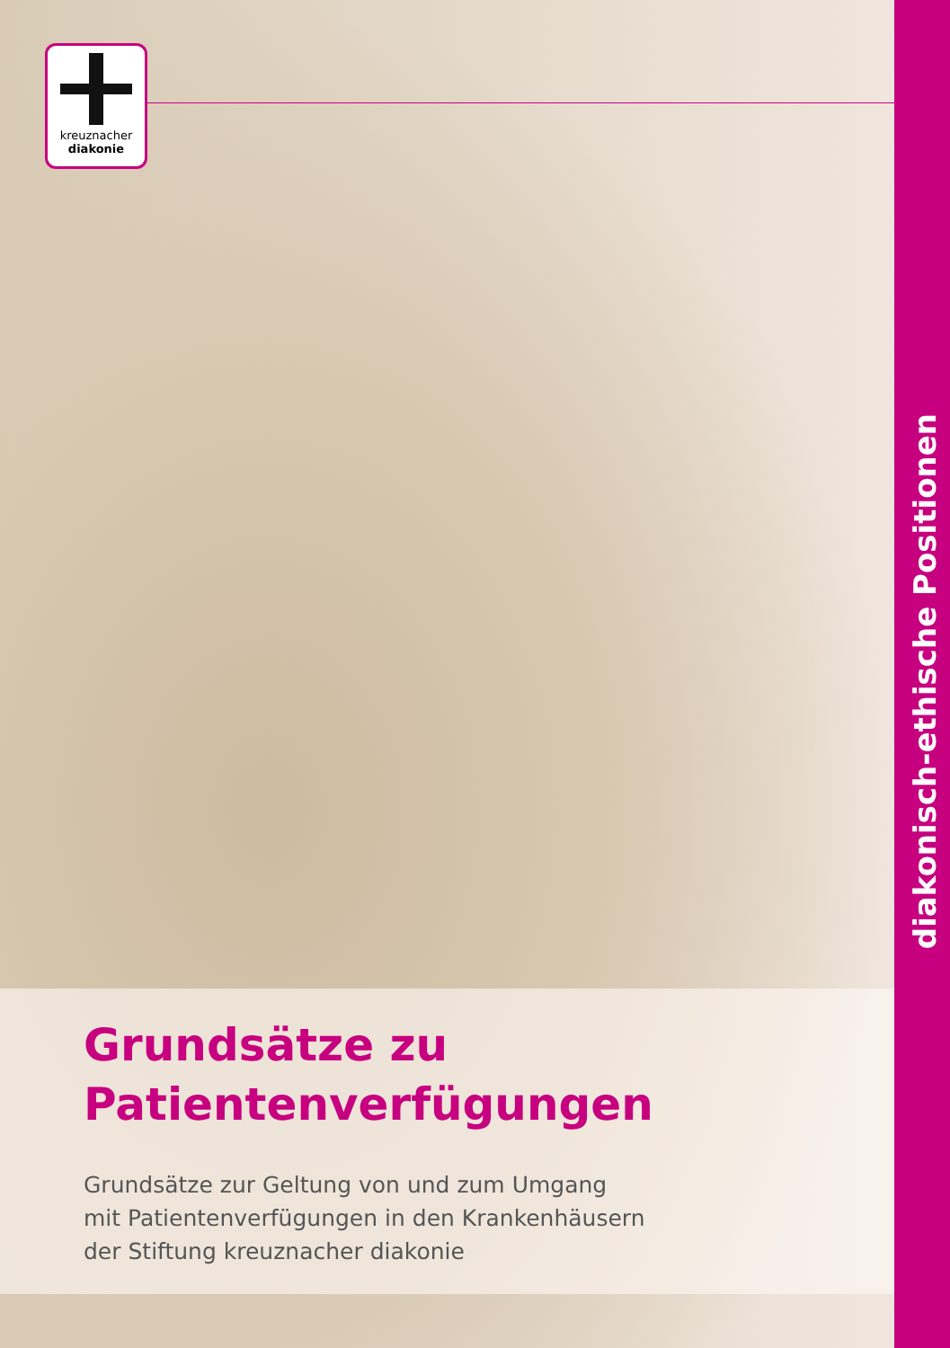kreuznacher
diakonie
diakonisch-ethische Positionen
Grundsätze zu
Patientenverfügungen
Grundsätze zur Geltung von und zum Umgang
mit Patientenverfügungen in den Krankenhäusern
der Stiftung kreuznacher diakonie